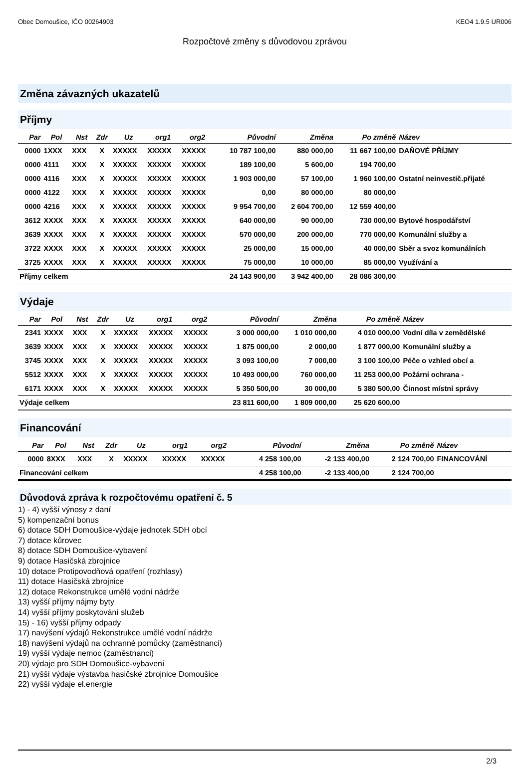Obec Domoušice, IČO 00264903 KEO4 1.9.5 UR006
Rozpočtové změny s důvodovou zprávou
Změna závazných ukazatelů
Příjmy
| Par | Pol | Nst | Zdr | Uz | org1 | org2 | Původní | Změna | Po změně | Název |
| --- | --- | --- | --- | --- | --- | --- | --- | --- | --- | --- |
| 0000 | 1XXX | XXX | X | XXXXX | XXXXX | XXXXX | 10 787 100,00 | 880 000,00 | 11 667 100,00 | DAŇOVÉ PŘÍJMY |
| 0000 | 4111 | XXX | X | XXXXX | XXXXX | XXXXX | 189 100,00 | 5 600,00 | 194 700,00 | |
| 0000 | 4116 | XXX | X | XXXXX | XXXXX | XXXXX | 1 903 000,00 | 57 100,00 | 1 960 100,00 | Ostatní neinvestič.přijaté |
| 0000 | 4122 | XXX | X | XXXXX | XXXXX | XXXXX | 0,00 | 80 000,00 | 80 000,00 | |
| 0000 | 4216 | XXX | X | XXXXX | XXXXX | XXXXX | 9 954 700,00 | 2 604 700,00 | 12 559 400,00 | |
| 3612 | XXXX | XXX | X | XXXXX | XXXXX | XXXXX | 640 000,00 | 90 000,00 | 730 000,00 | Bytové hospodářství |
| 3639 | XXXX | XXX | X | XXXXX | XXXXX | XXXXX | 570 000,00 | 200 000,00 | 770 000,00 | Komunální služby a |
| 3722 | XXXX | XXX | X | XXXXX | XXXXX | XXXXX | 25 000,00 | 15 000,00 | 40 000,00 | Sběr a svoz komunálních |
| 3725 | XXXX | XXX | X | XXXXX | XXXXX | XXXXX | 75 000,00 | 10 000,00 | 85 000,00 | Využívání a |
| Příjmy celkem | | | | | | | 24 143 900,00 | 3 942 400,00 | 28 086 300,00 | |
Výdaje
| Par | Pol | Nst | Zdr | Uz | org1 | org2 | Původní | Změna | Po změně | Název |
| --- | --- | --- | --- | --- | --- | --- | --- | --- | --- | --- |
| 2341 | XXXX | XXX | X | XXXXX | XXXXX | XXXXX | 3 000 000,00 | 1 010 000,00 | 4 010 000,00 | Vodní díla v zemědělské |
| 3639 | XXXX | XXX | X | XXXXX | XXXXX | XXXXX | 1 875 000,00 | 2 000,00 | 1 877 000,00 | Komunální služby a |
| 3745 | XXXX | XXX | X | XXXXX | XXXXX | XXXXX | 3 093 100,00 | 7 000,00 | 3 100 100,00 | Péče o vzhled obcí a |
| 5512 | XXXX | XXX | X | XXXXX | XXXXX | XXXXX | 10 493 000,00 | 760 000,00 | 11 253 000,00 | Požární ochrana - |
| 6171 | XXXX | XXX | X | XXXXX | XXXXX | XXXXX | 5 350 500,00 | 30 000,00 | 5 380 500,00 | Činnost místní správy |
| Výdaje celkem | | | | | | | 23 811 600,00 | 1 809 000,00 | 25 620 600,00 | |
Financování
| Par | Pol | Nst | Zdr | Uz | org1 | org2 | Původní | Změna | Po změně | Název |
| --- | --- | --- | --- | --- | --- | --- | --- | --- | --- | --- |
| 0000 | 8XXX | XXX | X | XXXXX | XXXXX | XXXXX | 4 258 100,00 | -2 133 400,00 | 2 124 700,00 | FINANCOVÁNÍ |
| Financování celkem | | | | | | | 4 258 100,00 | -2 133 400,00 | 2 124 700,00 | |
Důvodová zpráva k rozpočtovému opatření č. 5
1) - 4) vyšší výnosy z daní
5) kompenzační bonus
6) dotace SDH Domoušice-výdaje jednotek SDH obcí
7) dotace kůrovec
8) dotace SDH Domoušice-vybavení
9) dotace Hasičská zbrojnice
10) dotace Protipovodňová opatření (rozhlasy)
11) dotace Hasičská zbrojnice
12) dotace Rekonstrukce umělé vodní nádrže
13) vyšší příjmy nájmy byty
14) vyšší příjmy poskytování služeb
15) - 16) vyšší příjmy odpady
17) navýšení výdajů Rekonstrukce umělé vodní nádrže
18) navýšení výdajů na ochranné pomůcky (zaměstnanci)
19) vyšší výdaje nemoc (zaměstnanci)
20) výdaje pro SDH Domoušice-vybavení
21) vyšší výdaje výstavba hasičské zbrojnice Domoušice
22) vyšší výdaje el.energie
2/3